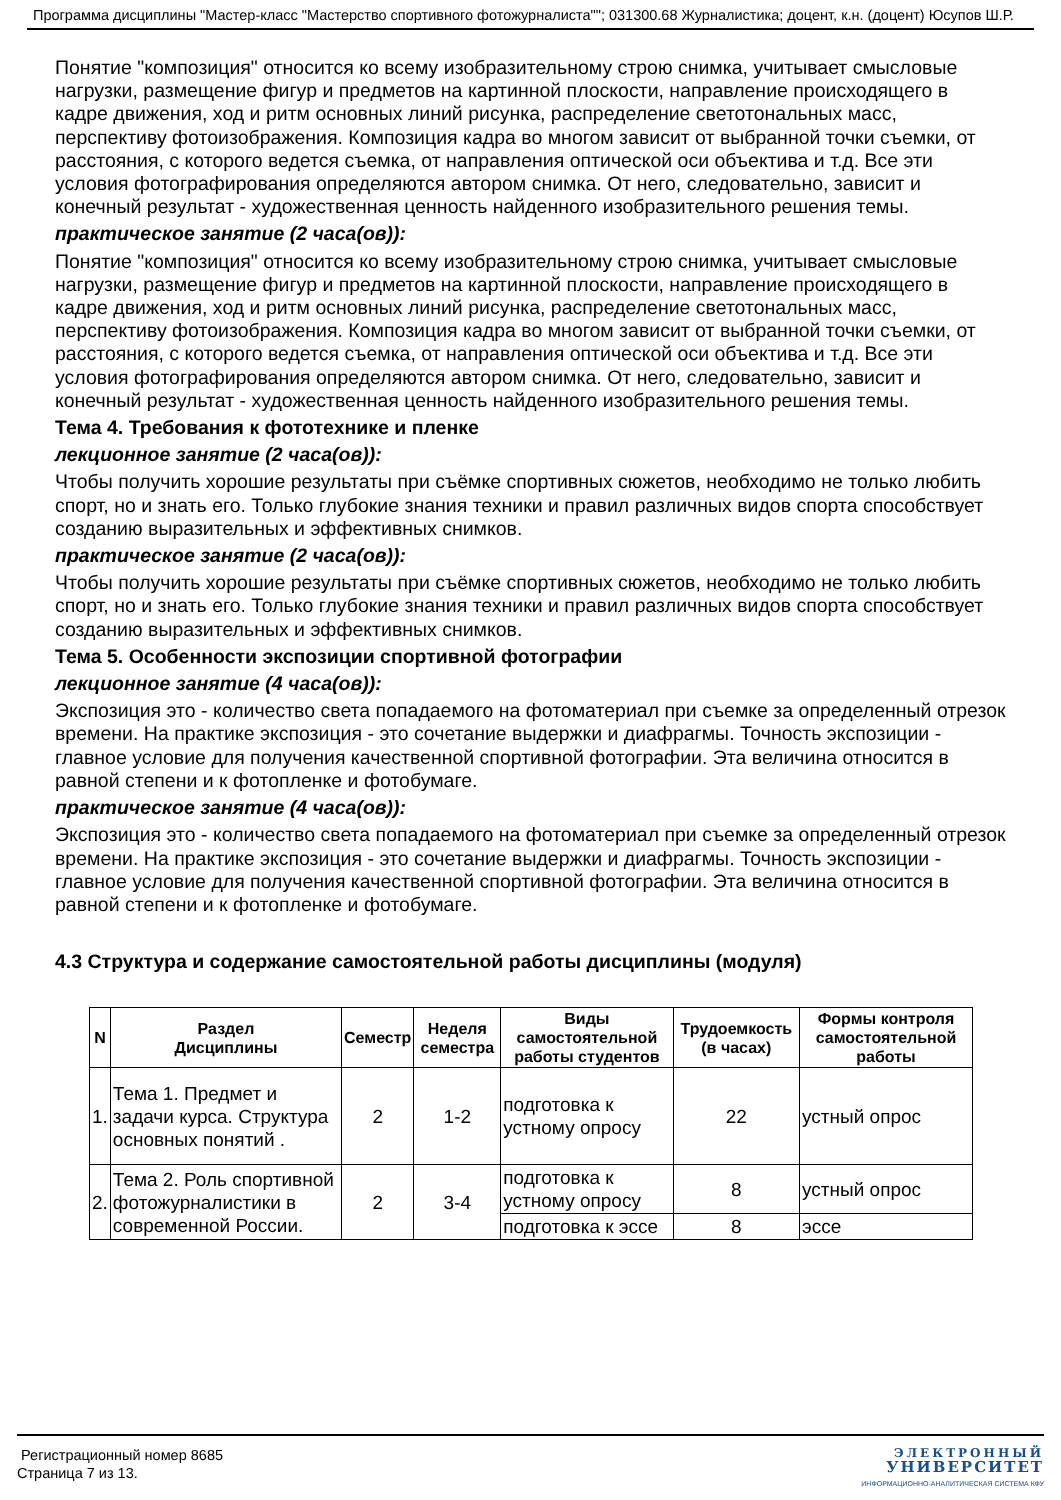Программа дисциплины "Мастер-класс "Мастерство спортивного фотожурналиста""; 031300.68 Журналистика; доцент, к.н. (доцент) Юсупов Ш.Р.
Понятие "композиция" относится ко всему изобразительному строю снимка, учитывает смысловые нагрузки, размещение фигур и предметов на картинной плоскости, направление происходящего в кадре движения, ход и ритм основных линий рисунка, распределение светотональных масс, перспективу фотоизображения. Композиция кадра во многом зависит от выбранной точки съемки, от расстояния, с которого ведется съемка, от направления оптической оси объектива и т.д. Все эти условия фотографирования определяются автором снимка. От него, следовательно, зависит и конечный результат - художественная ценность найденного изобразительного решения темы.
практическое занятие (2 часа(ов)):
Понятие "композиция" относится ко всему изобразительному строю снимка, учитывает смысловые нагрузки, размещение фигур и предметов на картинной плоскости, направление происходящего в кадре движения, ход и ритм основных линий рисунка, распределение светотональных масс, перспективу фотоизображения. Композиция кадра во многом зависит от выбранной точки съемки, от расстояния, с которого ведется съемка, от направления оптической оси объектива и т.д. Все эти условия фотографирования определяются автором снимка. От него, следовательно, зависит и конечный результат - художественная ценность найденного изобразительного решения темы.
Тема 4. Требования к фототехнике и пленке
лекционное занятие (2 часа(ов)):
Чтобы получить хорошие результаты при съёмке спортивных сюжетов, необходимо не только любить спорт, но и знать его. Только глубокие знания техники и правил различных видов спорта способствует созданию выразительных и эффективных снимков.
практическое занятие (2 часа(ов)):
Чтобы получить хорошие результаты при съёмке спортивных сюжетов, необходимо не только любить спорт, но и знать его. Только глубокие знания техники и правил различных видов спорта способствует созданию выразительных и эффективных снимков.
Тема 5. Особенности экспозиции спортивной фотографии
лекционное занятие (4 часа(ов)):
Экспозиция это - количество света попадаемого на фотоматериал при съемке за определенный отрезок времени. На практике экспозиция - это сочетание выдержки и диафрагмы. Точность экспозиции - главное условие для получения качественной спортивной фотографии. Эта величина относится в равной степени и к фотопленке и фотобумаге.
практическое занятие (4 часа(ов)):
Экспозиция это - количество света попадаемого на фотоматериал при съемке за определенный отрезок времени. На практике экспозиция - это сочетание выдержки и диафрагмы. Точность экспозиции - главное условие для получения качественной спортивной фотографии. Эта величина относится в равной степени и к фотопленке и фотобумаге.
4.3 Структура и содержание самостоятельной работы дисциплины (модуля)
| N | Раздел Дисциплины | Семестр | Неделя семестра | Виды самостоятельной работы студентов | Трудоемкость (в часах) | Формы контроля самостоятельной работы |
| --- | --- | --- | --- | --- | --- | --- |
| 1. | Тема 1. Предмет и задачи курса. Структура основных понятий . | 2 | 1-2 | подготовка к устному опросу | 22 | устный опрос |
| 2. | Тема 2. Роль спортивной фотожурналистики в современной России. | 2 | 3-4 | подготовка к устному опросу | 8 | устный опрос |
| | | | | подготовка к эссе | 8 | эссе |
Регистрационный номер 8685
Страница 7 из 13.
ЭЛЕКТРОННЫЙ
УНИВЕРСИТЕТ
ИНФОРМАЦИОННО-АНАЛИТИЧЕСКАЯ СИСТЕМА КФУ